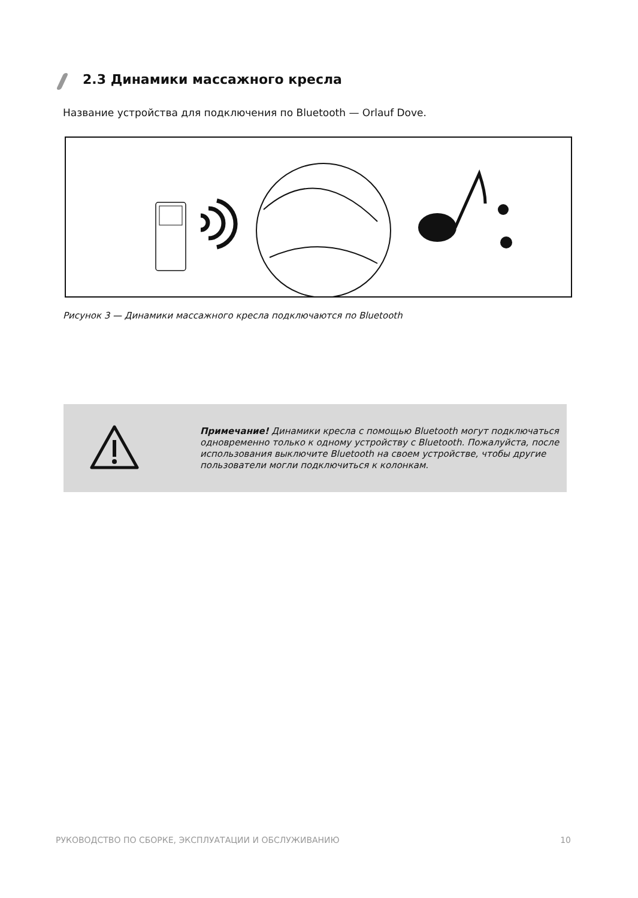2.3 Динамики массажного кресла
Название устройства для подключения по Bluetooth — Orlauf Dove.
Рисунок 3 — Динамики массажного кресла подключаются по Bluetooth
Примечание! Динамики кресла с помощью Bluetooth могут подключаться одновременно только к одному устройству с Bluetooth. Пожалуйста, после использования выключите Bluetooth на своем устройстве, чтобы другие пользователи могли подключиться к колонкам.
РУКОВОДСТВО ПО СБОРКЕ, ЭКСПЛУАТАЦИИ И ОБСЛУЖИВАНИЮ 10